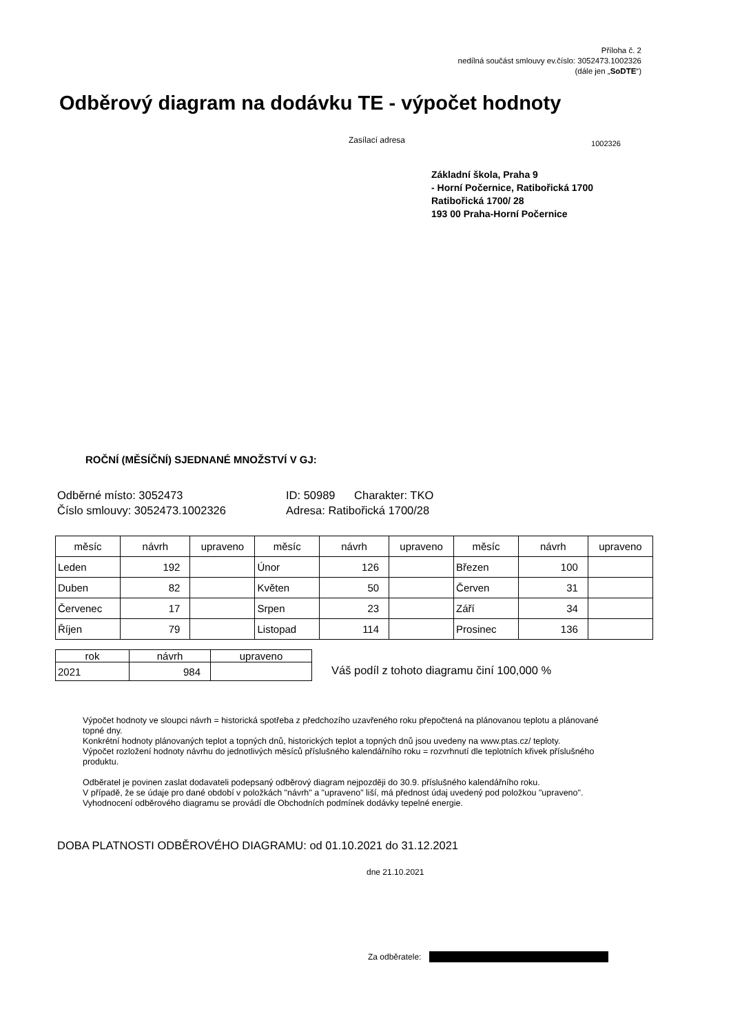Příloha č. 2
nedílná součást smlouvy ev.číslo: 3052473.1002326
(dále jen „SoDTE“)
Odběrový diagram na dodávku TE - výpočet hodnoty
Zasílací adresa 1002326
Základní škola, Praha 9
- Horní Počernice, Ratibořická 1700
Ratibořická 1700/ 28
193 00 Praha-Horní Počernice
ROČNÍ (MĚSÍČNÍ) SJEDNANÉ MNOŽSTVÍ V GJ:
Odběrné místo: 3052473
Číslo smlouvy: 3052473.1002326
ID: 50989 Charakter: TKO
Adresa: Ratibořická 1700/28
| měsíc | návrh | upraveno | měsíc | návrh | upraveno | měsíc | návrh | upraveno |
| --- | --- | --- | --- | --- | --- | --- | --- | --- |
| Leden | 192 | | Únor | 126 | | Březen | 100 | |
| Duben | 82 | | Květen | 50 | | Červen | 31 | |
| Červenec | 17 | | Srpen | 23 | | Září | 34 | |
| Říjen | 79 | | Listopad | 114 | | Prosinec | 136 | |
| rok | návrh | upraveno |
| --- | --- | --- |
| 2021 | 984 | |
Váš podíl z tohoto diagramu činí 100,000 %
Výpočet hodnoty ve sloupci návrh = historická spotřeba z předchozího uzavřeného roku přepočtená na plánovanou teplotu a plánované topné dny.
Konkrétní hodnoty plánovaných teplot a topných dnů, historických teplot a topných dnů jsou uvedeny na www.ptas.cz/ teploty.
Výpočet rozložení hodnoty návrhu do jednotlivých měsíců příslušného kalendářního roku = rozvrhnutí dle teplotních křivek příslušného produktu.
Odběratel je povinen zaslat dodavateli podepsaný odběrový diagram nejpozději do 30.9. příslušného kalendářního roku.
V případě, že se údaje pro dané období v položkách "návrh" a "upraveno" liší, má přednost údaj uvedený pod položkou "upraveno".
Vyhodnocení odběrového diagramu se provádí dle Obchodních podmínek dodávky tepelné energie.
DOBA PLATNOSTI ODBĚROVÉHO DIAGRAMU: od 01.10.2021 do 31.12.2021
dne 21.10.2021
Za odběratele: